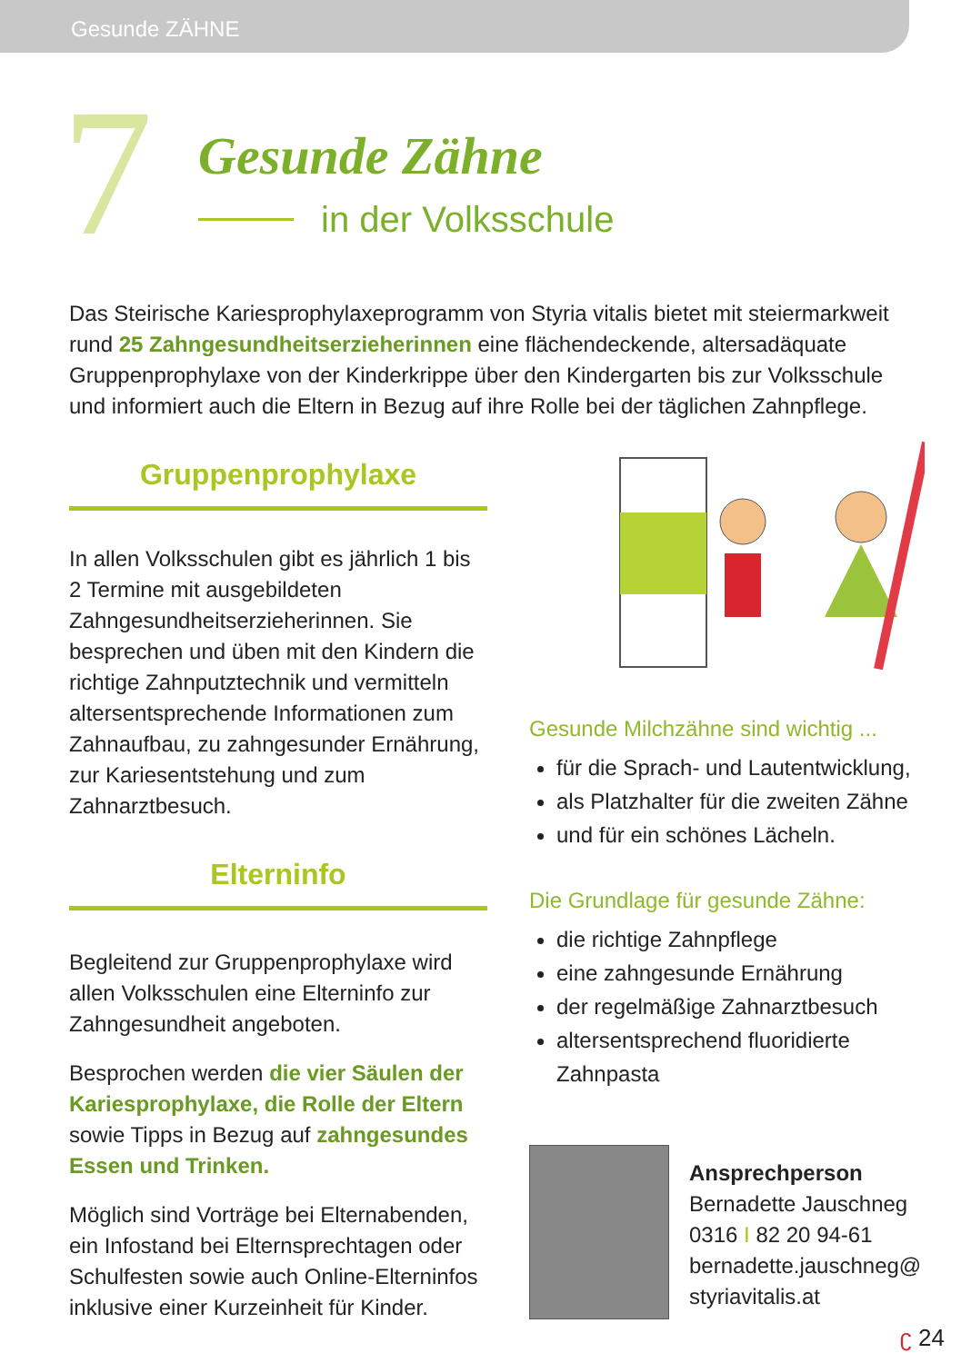Gesunde ZÄHNE
7
Gesunde Zähne
in der Volksschule
Das Steirische Kariesprophylaxeprogramm von Styria vitalis bietet mit steiermark­weit rund 25 Zahngesundheitserzieherinnen eine flächendeckende, alters­adäquate Gruppenprophylaxe von der Kinderkrippe über den Kindergarten bis zur Volksschule und informiert auch die Eltern in Bezug auf ihre Rolle bei der täglichen Zahnpflege.
Gruppenprophylaxe
In allen Volksschulen gibt es jährlich 1 bis 2 Termine mit ausgebildeten Zahngesundheitserzieherinnen. Sie besprechen und üben mit den Kindern die richtige Zahnputztechnik und vermitteln altersentsprechende Informationen zum Zahnaufbau, zu zahngesunder Ernährung, zur Karies­entstehung und zum Zahnarztbesuch.
Elterninfo
Begleitend zur Gruppenprophylaxe wird allen Volksschulen eine Eltern­info zur Zahngesundheit angeboten.
Besprochen werden die vier Säulen der Kariesprophylaxe, die Rolle der Eltern sowie Tipps in Bezug auf zahn­gesundes Essen und Trinken.
Möglich sind Vorträge bei Elternaben­den, ein Infostand bei Elternsprech­tagen oder Schulfesten sowie auch Online-Elterninfos inklusive einer Kurzeinheit für Kinder.
Gesunde Milchzähne sind wichtig ...
für die Sprach- und Lautentwicklung,
als Platzhalter für die zweiten Zähne
und für ein schönes Lächeln.
Die Grundlage für gesunde Zähne:
die richtige Zahnpflege
eine zahngesunde Ernährung
der regelmäßige Zahnarztbesuch
altersentsprechend fluoridierte Zahnpasta
Ansprechperson
Bernadette Jauschneg
0316 I 82 20 94-61
bernadette.jauschneg@
styriavitalis.at
ʗ 24